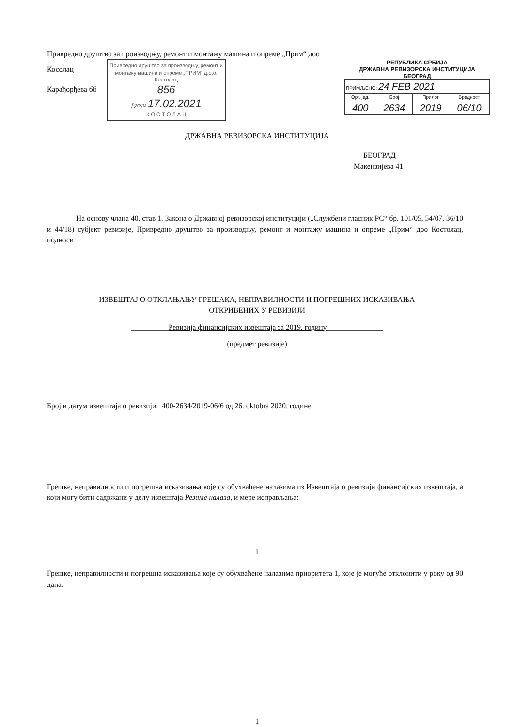Привредно друштво за производњу, ремонт и монтажу машина и опреме „Прим“ доо
Косолац
Карађорђева бб
Привредно друштво за производњу, ремонт и монтажу машина и опреме „ПРИМ“ д.о.о. Костолац
856
Датум 17.02.2021
К О С Т О Л А Ц
РЕПУБЛИКА СРБИЈА
ДРЖАВНА РЕВИЗОРСКА ИНСТИТУЦИЈА
БЕОГРАД
| ПРИМЉЕНО: 24 FEB 2021 | | | |
| Орг. јед. | Број | Прилог | Вредност |
| 400 | 2634 | 2019 | 06/10 |
ДРЖАВНА РЕВИЗОРСКА ИНСТИТУЦИЈА
БЕОГРАД
Макензијева 41
На основу члана 40. став 1. Закона о Државној ревизорској институцији („Службени гласник РС“ бр. 101/05, 54/07, 36/10 и 44/18) субјект ревизије, Привредно друштво за производњу, ремонт и монтажу машина и опреме „Прим“ доо Костолац, подноси
ИЗВЕШТАЈ О ОТКЛАЊАЊУ ГРЕШАКА, НЕПРАВИЛНОСТИ И ПОГРЕШНИХ ИСКАЗИВАЊА
ОТКРИВЕНИХ У РЕВИЗИЈИ
__________Ревизија финансијских извештаја за 2019. годину_______________
(предмет ревизије)
Број и датум извештаја о ревизији: 400-2634/2019-06/6 од 26. oktobra 2020. године
Грешке, неправилности и погрешна исказивања које су обухваћене налазима из Извештаја о ревизији финансијских извештаја, а који могу бити садржани у делу извештаја Резиме налаза, и мере исправљања:
I
Грешке, неправилности и погрешна исказивања које су обухваћене налазима приоритета 1, које је могуће отклонити у року од 90 дана.
1